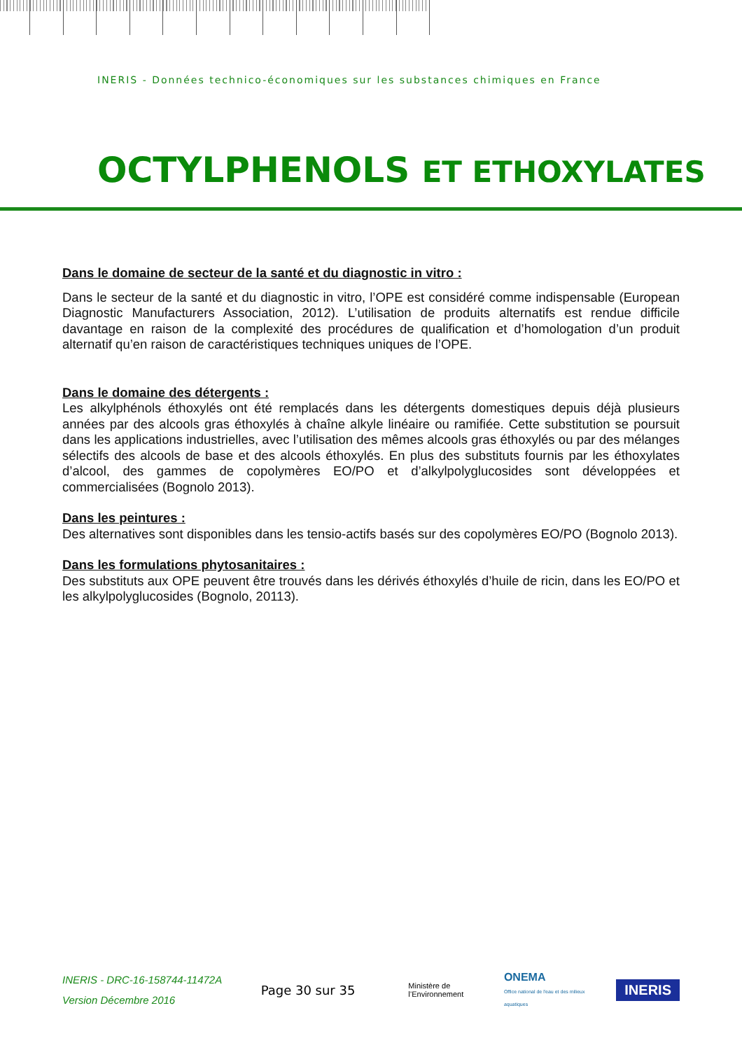INERIS - Données technico-économiques sur les substances chimiques en France
OCTYLPHENOLS ET ETHOXYLATES
Dans le domaine de secteur de la santé et du diagnostic in vitro :
Dans le secteur de la santé et du diagnostic in vitro, l’OPE est considéré comme indispensable (European Diagnostic Manufacturers Association, 2012). L’utilisation de produits alternatifs est rendue difficile davantage en raison de la complexité des procédures de qualification et d’homologation d’un produit alternatif qu’en raison de caractéristiques techniques uniques de l’OPE.
Dans le domaine des détergents :
Les alkylphénols éthoxylés ont été remplacés dans les détergents domestiques depuis déjà plusieurs années par des alcools gras éthoxylés à chaîne alkyle linéaire ou ramifiée. Cette substitution se poursuit dans les applications industrielles, avec l’utilisation des mêmes alcools gras éthoxylés ou par des mélanges sélectifs des alcools de base et des alcools éthoxylés. En plus des substituts fournis par les éthoxylates d’alcool, des gammes de copolymères EO/PO et d’alkylpolyglucosides sont développées et commercialisées (Bognolo 2013).
Dans les peintures :
Des alternatives sont disponibles dans les tensio-actifs basés sur des copolymères EO/PO (Bognolo 2013).
Dans les formulations phytosanitaires :
Des substituts aux OPE peuvent être trouvés dans les dérivés éthoxylés d’huile de ricin, dans les EO/PO et les alkylpolyglucosides (Bognolo, 20113).
INERIS - DRC-16-158744-11472A
Version Décembre 2016
Page 30 sur 35
Ministère de l’Environnement
ONEMA
Office national de l'eau et des milieux aquatiques
INERIS